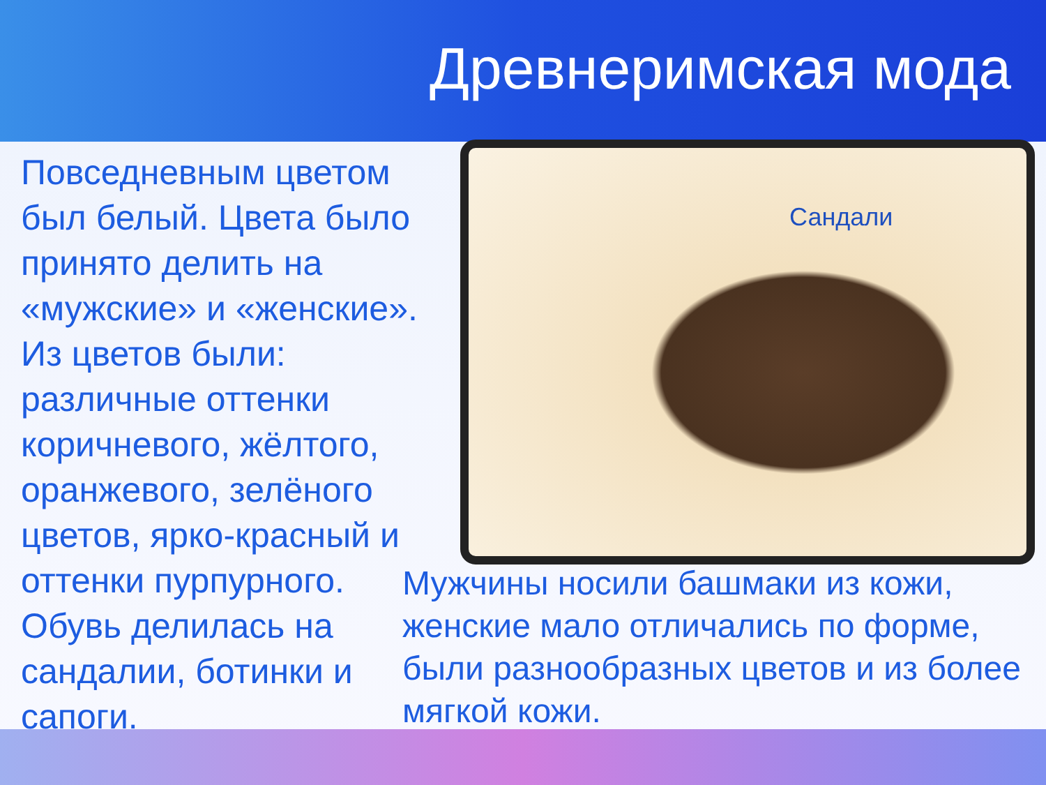Древнеримская мода
Повседневным цветом был белый. Цвета было принято делить на «мужские» и «женские». Из цветов были: различные оттенки коричневого, жёлтого, оранжевого, зелёного цветов, ярко-красный и оттенки пурпурного. Обувь делилась на сандалии, ботинки и сапоги.
Сандали
Мужчины носили башмаки из кожи, женские мало отличались по форме, были разнообразных цветов и из более мягкой кожи.